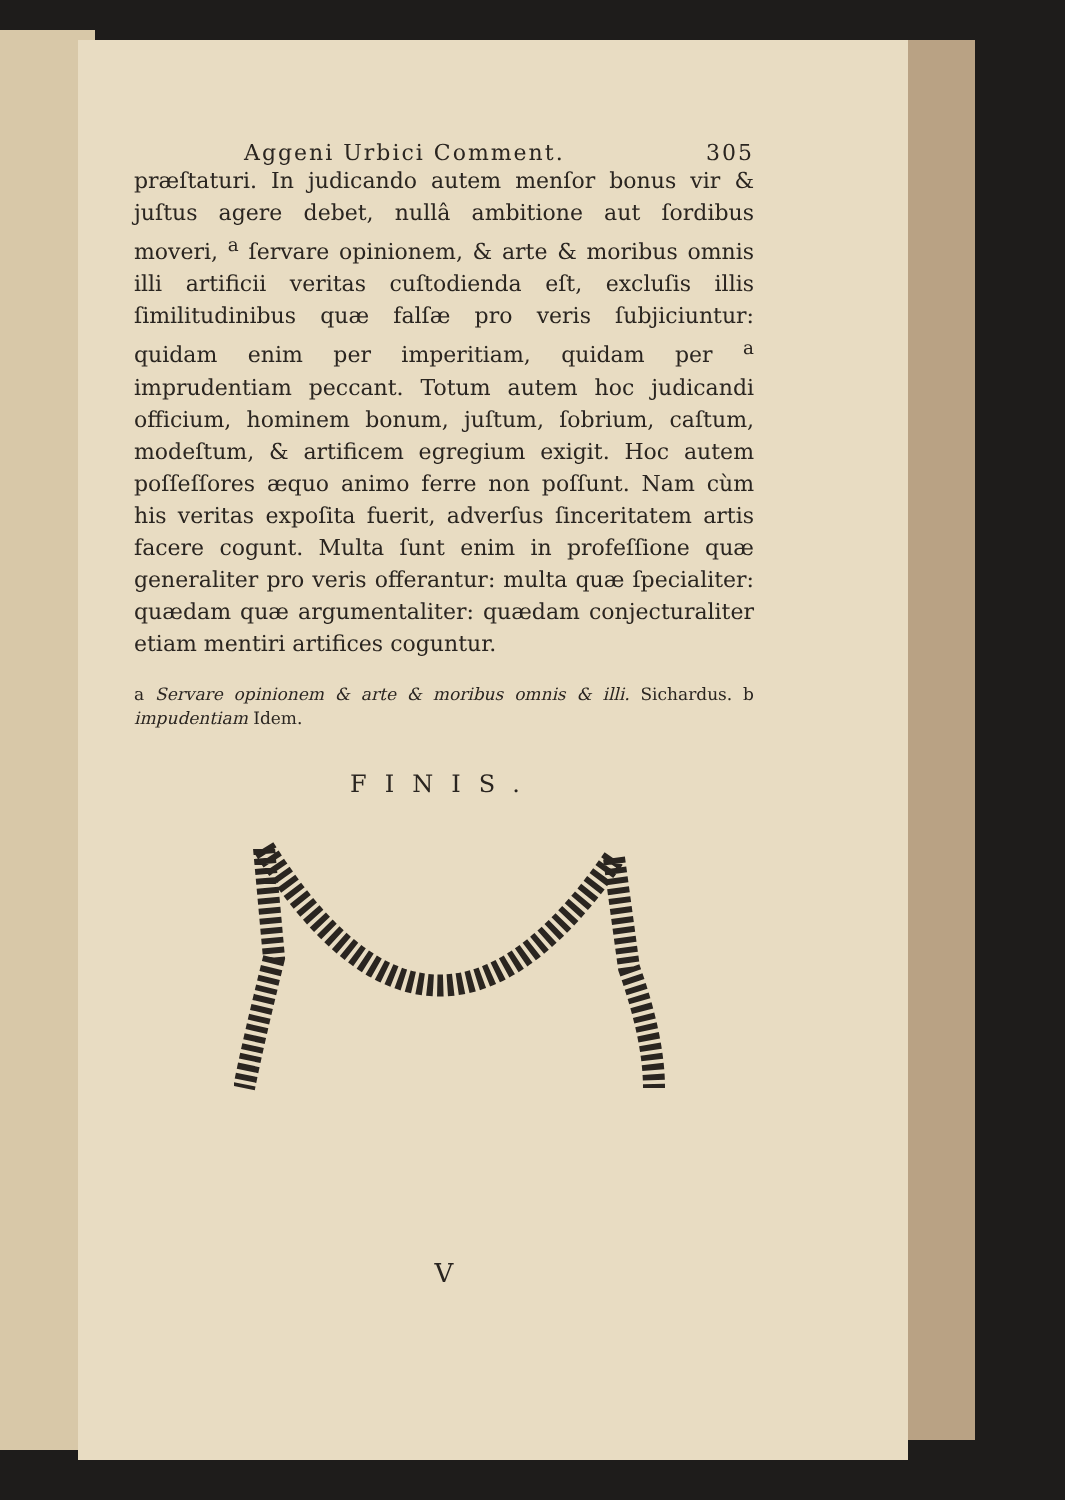Aggeni Urbici Comment. 305
præſtaturi. In judicando autem menſor bonus vir & juſtus agere debet, nullâ ambitione aut ſordibus moveri, <sup>a</sup> ſervare opinionem, & arte & moribus omnis illi artificii veritas cuſtodienda eſt, excluſis illis ſimilitudinibus quæ falſæ pro veris ſubjiciuntur: quidam enim per imperitiam, quidam per <sup>a</sup> imprudentiam peccant. Totum autem hoc judicandi officium, hominem bonum, juſtum, ſobrium, caſtum, modeſtum, & artificem egregium exigit. Hoc autem poſſeſſores æquo animo ferre non poſſunt. Nam cùm his veritas expoſita fuerit, adverſus ſinceritatem artis facere cogunt. Multa ſunt enim in profeſſione quæ generaliter pro veris offerantur: multa quæ ſpecialiter: quædam quæ argumentaliter: quædam conjecturaliter etiam mentiri artifices coguntur.
a Servare opinionem & arte & moribus omnis & illi. Sichardus. b impudentiam Idem.
FINIS.
V